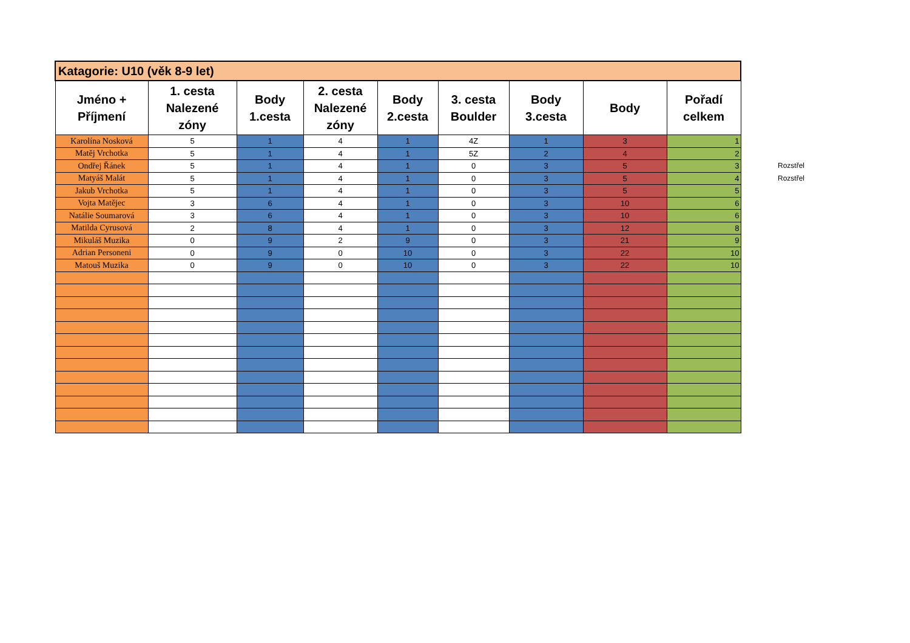| Katagorie: U10 (věk 8-9 let) | | | | | | | | |
| Jméno + Příjmení | 1. cesta Nalezené zóny | Body 1.cesta | 2. cesta Nalezené zóny | Body 2.cesta | 3. cesta Boulder | Body 3.cesta | Body | Pořadí celkem |
| Karolína Nosková | 5 | 1 | 4 | 1 | 4Z | 1 | 3 | 1 |
| Matěj Vrchotka | 5 | 1 | 4 | 1 | 5Z | 2 | 4 | 2 |
| Ondřej Řánek | 5 | 1 | 4 | 1 | 0 | 3 | 5 | 3 |
| Matyáš Malát | 5 | 1 | 4 | 1 | 0 | 3 | 5 | 4 |
| Jakub Vrchotka | 5 | 1 | 4 | 1 | 0 | 3 | 5 | 5 |
| Vojta Matějec | 3 | 6 | 4 | 1 | 0 | 3 | 10 | 6 |
| Natálie Soumarová | 3 | 6 | 4 | 1 | 0 | 3 | 10 | 6 |
| Matilda Cyrusová | 2 | 8 | 4 | 1 | 0 | 3 | 12 | 8 |
| Mikuláš Muzika | 0 | 9 | 2 | 9 | 0 | 3 | 21 | 9 |
| Adrian Personeni | 0 | 9 | 0 | 10 | 0 | 3 | 22 | 10 |
| Matouš Muzika | 0 | 9 | 0 | 10 | 0 | 3 | 22 | 10 |
Rozstřel
Rozstřel